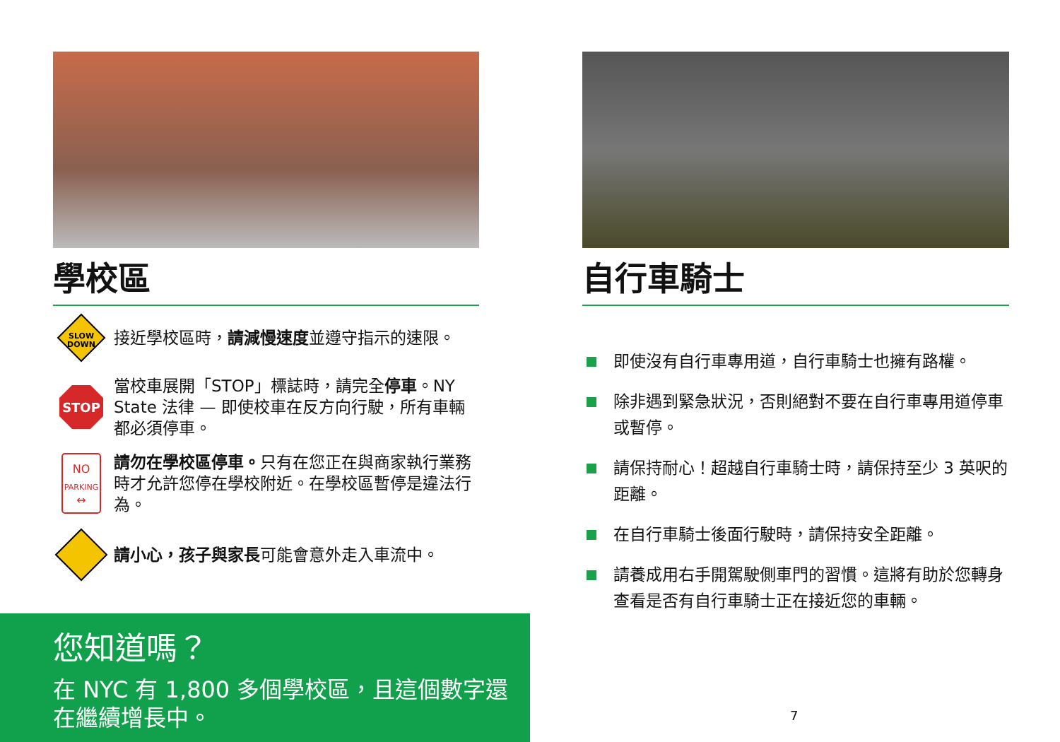學校區
SLOW
DOWN
接近學校區時，請減慢速度並遵守指示的速限。
STOP
當校車展開「STOP」標誌時，請完全停車。NY State 法律 — 即使校車在反方向行駛，所有車輛都必須停車。
NO
PARKING
↔
請勿在學校區停車。只有在您正在與商家執行業務時才允許您停在學校附近。在學校區暫停是違法行為。
請小心，孩子與家長可能會意外走入車流中。
您知道嗎？
在 NYC 有 1,800 多個學校區，且這個數字還在繼續增長中。
自行車騎士
即使沒有自行車專用道，自行車騎士也擁有路權。
除非遇到緊急狀況，否則絕對不要在自行車專用道停車或暫停。
請保持耐心！超越自行車騎士時，請保持至少 3 英呎的距離。
在自行車騎士後面行駛時，請保持安全距離。
請養成用右手開駕駛側車門的習慣。這將有助於您轉身查看是否有自行車騎士正在接近您的車輛。
7